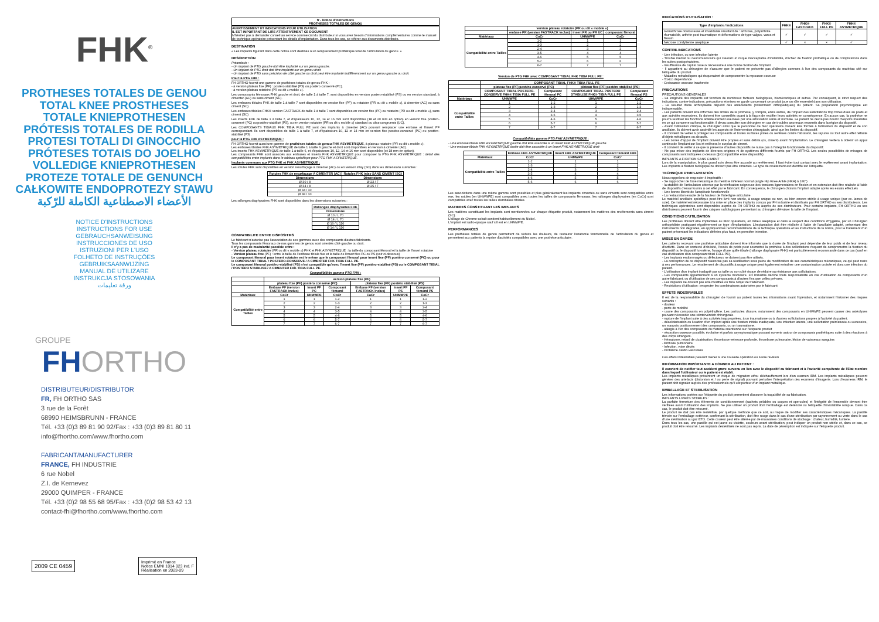FHK<sup>®</sup>
PROTHESES TOTALES DE GENOU
TOTAL KNEE PROSTHESES
TOTALE KNIEPROTHESEN
PRÓTESIS TOTALES DE RODILLA
PROTESI TOTALI DI GINOCCHIO
PRÓTESES TOTAIS DO JOELHO
VOLLEDIGE KNIEPROTHESEN
PROTEZE TOTALE DE GENUNCH
CAŁKOWITE ENDOPROTEZY STAWU
الأعضاء الاصطناعية الكاملة للرّكبة
NOTICE D'INSTRUCTIONS
INSTRUCTIONS FOR USE
GEBRAUCHSANWEISUNG
INSTRUCCIONES DE USO
ISTRUZIONI PER L'USO
FOLHETO DE INSTRUÇÕES
GEBRUIKSAANWIJZING
MANUAL DE UTILIZARE
INSTRUKCJA STOSOWANIA
ورقة تعليمات
GROUPE
FHORTHO
DISTRIBUTEUR/DISTRIBUTOR
FR, FH ORTHO SAS
3 rue de la Forêt
68990 HEIMSBRUNN - FRANCE
Tél. +33 (0)3 89 81 90 92/Fax : +33 (0)3 89 81 80 11
info@fhortho.com/www.fhortho.com
FABRICANT/MANUFACTURER
FRANCE, FH INDUSTRIE
6 rue Nobel
Z.I. de Kernevez
29000 QUIMPER - FRANCE
Tél. +33 (0)2 98 55 68 95/Fax : +33 (0)2 98 53 42 13
contact-fhi@fhortho.com/www.fhortho.com
2009 CE 0459
Imprimé en France
Notice EMNI 1014 023 ind. F
Réalisation en 2023-09
fr - Notice d'instructions
PROTHESES TOTALES DE GENOU
AVERTISSEMENT ET INDICATIONS POUR UTILISATION
IL EST IMPORTANT DE LIRE ATTENTIVEMENT CE DOCUMENT
N'hésitez pas à demander conseil au service commercial du distributeur si vous avez besoin d'informations complémentaires comme le manuel de technique opératoire présentant les détails d'implantation. Dans tous les cas, se référer aux documents distribués.
DESTINATION
« Les implants figurant dans cette notice sont destinés à un remplacement prothétique total de l'articulation du genou. »
DESCRIPTION
Préambule :
- Un implant de PTG gauche doit être implanté sur un genou gauche.
- Un implant de PTG droit doit être implanté sur un genou droit.
- Un implant de PTG sans précision de côté gauche ou droit peut être implanté indifféremment sur un genou gauche ou droit.
Pour la PTG FHK :
FH ORTHO fournit une gamme de prothèses totales de genou FHK :
- à version plateau fixe (PF) : postéro stabilisé (PS) ou postéro conservé (PC).
- à version plateau rotatoire (PR ou dit « mobile »).
Les composants fémoraux FHK gauche et droit, de taille 1 à taille 7, sont disponibles en version postero-stabilisé (PS) ou en version standard, à cimenter (AC) ou sans ciment (SC).
Les embases tibiales FHK de taille 1 à taille 7 sont disponibles en version fixe (PF) ou rotatoire (PR ou dit « mobile »), à cimenter (AC) ou sans ciment (SC).
Les embases tibiales FHK® version FASTRACK de taille 1 à taille 7 sont disponibles en version fixe (PF) ou rotatoire (PR ou dit « mobile »), sans ciment (SC)
Les inserts FHK de taille 1 à taille 7, et d'épaisseurs 10, 12, 14 et 16 mm sont disponibles (18 et 20 mm en option) en version fixe postéro-conservé (PC) ou postéro-stabilisé (PS), ou en version rotatoire (PR ou dit « mobile ») standard ou ultra-congruents (UC).
Les COMPOSANTS TIBIAUX FHK TIBIA FULL PE sont des implants à cimenter (AC) pouvant remplacer une embase et l'insert PF correspondant. Ils sont disponibles de taille 1 à taille 7, et d'épaisseurs 10, 12 et 14 mm en version fixe postéro-conservé (PC) ou postéro-stabilisé (PS).
pour la PTG FHK ASYMETRIQUE :
FH ORTHO fournit aussi une gamme de prothèses totales de genou FHK ASYMETRIQUE, à plateau rotatoire (PR ou dit « mobile »).
Les embases tibiales FHK ASYMETRIQUE de taille 1 à taille 6 gauche et droit sont disponibles en version à cimenter (AC).
Les inserts FHK ASYMETRIQUE de taille 1 à taille 6, et d'épaisseurs 10, 12, 14 et 16 mm sont disponibles (et 18 mm en option).
Les composants FHK sont associés aux embases et inserts FHK ASYMETRIQUE pour composer la PTG FHK ASYMETRIQUE : détail des compatibilités entre implants dans le tableau spécifique pour PTG FHK ASYMETRIQUE.
Implants communs aux PTG FHK et FHK ASYMETRIQUE :
Les rotules FHK sont disponibles en version resurfaçage à cimenter (AC) ou en version inlay (SC) dans les dimensions suivantes :
| Rotules FHK de resurfaçage A CIMENTER (AC) | Rotules FHK inlay SANS CIMENT (SC) |
| --- | --- |
| Dimensions | Dimensions |
| Ø 30 / 8 | Ø 22 / 7 |
| Ø 34 / 8 | Ø 25 / 7 |
| Ø 34 / 10 | |
| Ø 38 / 10 | |
Les rallonges diaphysaires FHK sont disponibles dans les dimensions suivantes :
| Rallonges diaphysaires FHK |
| --- |
| Dimensions |
| Ø 10 / L 70 |
| Ø 14 / L 70 |
| Ø 10 / L 110 |
| Ø 14 / L 110 |
COMPATIBILITE ENTRE DISPOSITIFS
Le fabricant n'autorise pas l'association de ses gammes avec des composants d'autres fabricants.
Tous les composants fémoraux de nos gammes de genou sont orientés côté gauche ou droit.
Il n'y a pas de modularité possible entre :
- Version plateau rotatoire (PR ou dit « mobile ») FHK et FHK ASYMETRIQUE : la taille du composant fémoral et la taille de l'insert rotatoire
- Version plateau fixe (PF) : entre la taille de l'embase tibiale fixe et la taille de l'insert fixe PC ou PS (voir ci-dessous)
Le composant fémoral pour insert rotatoire est le même que le composant fémoral pour insert fixe (PF) postéro conservé (PC) ou pour le COMPOSANT TIBIAL / POSTERO-CONSERVE / A CIMENTER FHK TIBIA FULL PE.
Le composant fémoral postéro-stabilisé (PS) n'est compatible qu'avec l'insert fixe (PF) postéro-stabilisé (PS) ou le COMPOSANT TIBIAL / POSTERO STABILISE / A CIMENTER FHK TIBIA FULL PE.
Compatibilités gamme PTG FHK :
| | version plateau fixe (PF) | | | | | |
| | plateau fixe (PF) postéro conservé (PC) | | | plateau fixe (PF) postéro stabilisé (PS) | | |
| | Embase PF (version FASTRACK inclus) | Insert PF PC | Composant fémoral | Embase PF (version FASTRACK inclus) | Insert PF PS | Composant fémoral PS |
| Matériaux | CoCr | UHMWPE | CoCr | CoCr | UHMWPE | CoCr |
| Compatibilité entre Tailles | 1 | 1 | 1-2 | 1 | 1 | 1-2 |
| | 2 | 2 | 1-3 | 2 | 2 | 1-3 |
| | 3 | 3 | 2-4 | 3 | 3 | 2-4 |
| | 4 | 4 | 3-5 | 4 | 4 | 3-5 |
| | 5 | 5 | 4-6 | 5 | 5 | 4-6 |
| | 6 | 6 | 5-7 | 6 | 6 | 5-7 |
| | 7 | 7 | 6-7 | 7 | 7 | 6-7 |
| | version plateau rotatoire (PR ou dit « mobile ») | | |
| | embase PR (version FASTRACK inclus) | insert PR ou PR UC | composant fémoral |
| Matériaux | CoCr | UHMWPE | CoCr |
| Compatibilité entre Tailles | 1-2 | 1 | 1 |
| | 1-3 | 2 | 2 |
| | 2-4 | 3 | 3 |
| | 3-5 | 4 | 4 |
| | 4-6 | 5 | 5 |
| | 5-7 | 6 | 6 |
| | 6-7 | 7 | 7 |
Version de PTG FHK avec COMPOSANT TIBIAL FHK TIBIA FULL PE :
| | COMPOSANT TIBIAL FHK® TIBIA FULL PE | | | |
| | plateau fixe (PF) postéro conservé (PC) | | plateau fixe (PF) postéro stabilisé (PS) | |
| | COMPOSANT TIBIAL POSTERO-CONSERVE FHK® TIBIA FULL PE | Composant fémoral PC | COMPOSANT TIBIAL POSTERO STABILISE FHK® TIBIA FULL PE | Composant fémoral PS |
| Matériaux | UHMWPE | CoCr | UHMWPE | CoCr |
| Compatibilité entre Tailles | 1 | 1-2 | 1 | 1-2 |
| | 2 | 1-3 | 2 | 1-3 |
| | 3 | 2-4 | 3 | 2-4 |
| | 4 | 3-5 | 4 | 3-5 |
| | 5 | 4-6 | 5 | 4-6 |
| | 6 | 5-7 | 6 | 5-7 |
| | 7 | 6-7 | 7 | 6-7 |
Compatibilités gamme PTG FHK ASYMETRIQUE :
- Une embase tibiale FHK ASYMETRIQUE gauche doit être associée à un Insert FHK ASYMETRIQUE gauche
- Une embase tibiale FHK ASYMETRIQUE droite doit être associée à un Insert FHK ASYMETRIQUE droit
| | Embase FHK ASYMETRIQUE | Insert FHK ASYMETRIQUE | Composant fémoral FHK |
| Matériaux | CoCr | UHMWPE | CoCr |
| Compatibilité entre Tailles | 1-2 | 1 | 1 |
| | 1-3 | 2 | 2 |
| | 2-4 | 3 | 3 |
| | 3-5 | 4 | 4 |
| | 4-6 | 5 | 5 |
| | 5-6 | 6 | 6 |
Les associations dans une même gamme sont possibles et plus généralement les implants cimentés ou sans ciments sont compatibles entre eux, les rotules (en UHMWPE) sont compatibles avec toutes les tailles de composants fémoraux, les rallonges diaphysaires (en CoCr) sont compatibles avec toutes les tailles d'embases tibiales.
MATIERES CONSTITUANT LES IMPLANTS
Les matières constituant les implants sont mentionnées sur chaque étiquette produit, notamment les matières des revêtements sans ciment (SC).
L'alliage de Chrome-cobalt contient habituellement du Nickel.
L'implant est radio-opaque sauf s'il est en UHMWPE.
PERFORMANCES
Les prothèses totales de genou permettent de réduire les douleurs, de restaurer l'anatomie fonctionnelle de l'articulation du genou et permettent aux patients la reprise d'activités compatibles avec une prothèse articulaire.
INDICATIONS D'UTILISATION :
| Type d'implants / Indications | FHK® | FHK® FASTRACK | FHK® FULL PE | FHK® ASYMETRIQUE |
| --- | --- | --- | --- | --- |
| Gonarthrose douloureuse et invalidante résultant de : arthrose, polyarthrite rhumatoïde, arthrite post traumatique et déformations de type valgus, varus et flexum | ✓ | ✓ | ✓ | ✓ |
| Nécrose condylienne aseptique | ✓ | × | × | ✓ |
CONTRE-INDICATIONS
- Une infection, ou une infection latente
- Trouble mental ou neuromusculaire qui créerait un risque inacceptable d'instabilité, d'échec de fixation prothétique ou de complications dans les suites postopératoires.
- Insuffisance de capital osseux nécessaire à une bonne fixation de l'implant
- Il appartient au chirurgien de s'assurer que le patient ne présente pas d'allergies connues à l'un des composants du matériau cité sur l'étiquette du produit.
- Maladies métaboliques qui risqueraient de compromettre la repousse osseuse
- Toxico dépendance
- Croissance osseuse inachevée
PRECAUTIONS
PRECAUTIONS GENERALES
- La longévité des implants est fonction de nombreux facteurs biologiques, biomécaniques et autres. Par conséquent, le strict respect des indications, contre-indications, précautions et mises en garde concernant ce produit joue un rôle essentiel dans son utilisation.
- Le résultat d'une arthroplastie dépend des antécédents (notamment orthopédiques) du patient. Sa préparation psychologique est indispensable.
- Les patients doivent être informés des limites de la prothèse, y compris, entre autres, de l'impact des sollicitations trop fortes dues au poids et aux activités excessives. Ils doivent être conseillés quant à la façon de rectifier leurs activités en conséquence. En aucun cas, la prothèse ne pourra restituer les fonctions antérieurement exercées par une articulation saine et normale. Le patient ne devra pas nourrir d'espoirs irréalistes en ce qui concerne sa fonctionnalité, il devra consulter son chirurgien en cas de troubles anormaux ressentis dans la région du dispositif.
- Avant l'utilisation clinique, le chirurgien ainsi que le personnel de bloc opératoire doivent être formés à l'utilisation du dispositif et de son ancillaire. Ils doivent avoir assimilé les aspects de l'intervention chirurgicale, ainsi que les limites du dispositif.
- Il convient de veiller à protéger les composants et toutes surfaces polies ou revêtues contre l'abrasion, les rayures ou tout autre effet néfaste d'objets métalliques ou abrasifs.
- Les zones d'appui de l'implant doivent être propres et sans débris (os, ciment) avant l'implantation. Le chirurgien veillera à obtenir un appui continu de l'implant sur l'os et enlèvera le surplus de ciment.
- Il convient de veiller à ce que la présence d'autres dispositifs ne nuise pas à l'intégrité fonctionnelle du dispositif.
- Ne pas mixer des implants de diverses origines ni de systèmes différents fournis par FH ORTHO. Les seules possibilités de mixages de composants sont indiquées ci-dessus (§ Compatibilité entre dispositifs)
IMPLANTS A FIXATION SANS CIMENT
Lors de la manipulation, le plus grand soin devra être accordé au revêtement. Il faut éviter tout contact avec le revêtement avant implantation. Les implants à fixation biologique ne doivent pas être cimentés. Le type de revêtement est identifié sur l'étiquette.
TECHNIQUE D'IMPLANTATION
Nous rappelons de respecter 4 impératifs :
- Se rapprocher de l'axe mécanique du membre inférieur normal (angle Hip Knee Ankle (HKA) à 180°)
- la stabilité de l'articulation obtenue par la vérification soigneuse des tensions ligamentaires en flexion et en extension doit être réalisée à l'aide de dispositifs d'essai fournis à cet effet par le fabricant. En conséquence, le chirurgien choisira l'implant adapté après les essais effectués
- Une bonne liberté de l'amplitude fonctionnelle
- La restauration exacte de la hauteur de l'interligne articulaire
Le matériel ancillaire spécifique peut être livré non stérile, à usage unique ou non, ou bien encore stérile à usage unique (par ex. lames de scie). Ce matériel est nécessaire à la mise en place des implants conçus par FH industrie et distribués par FH ORTHO ou ses distributeurs. Les techniques opératoires sont disponibles auprès de FH ORTHO ou auprès de ses distributeurs. Pour certains implants, FH ORTHO ou ses distributeurs peuvent fournir des calques radiologiques permettant au chirurgien d'évaluer la taille de l'implant.
CONDITIONS D'UTILISATION
Les prothèses doivent être implantées au Bloc opératoire, en milieu aseptique et dans le respect des conditions d'hygiène, par un Chirurgien orthopédiste pratiquant régulièrement ce type d'implantation. L'implantation doit être réalisée à l'aide de l'ancillaire adapté, présentant des instruments non dégradés, en appliquant les recommandations de la technique opératoire et les instructions de la notice, pour le traitement d'un patient présentant les indications définies plus haut, en première intention.
MISES EN GARDE
Les patients recevant une prothèse articulaire doivent être informés que la durée de l'implant peut dépendre de leur poids et de leur niveau d'activité. Dans un contexte d'obésité, l'excès de poids peut soumettre la prothèse à des sollicitations risquant de compromettre la fixation du dispositif ou le dispositif lui-même, l'usage d'une quille tibiale (rallonge diaphysaire FHK) est particulièrement recommandé dans ce cas (sauf en cas d'utilisation d'un composant tibial FULL PE).
- Les implants endommagés ou défectueux ne doivent pas être utilisés.
- La conception de ce dispositif n'autorise pas sa réutilisation sous peine de modification de ses caractéristiques mécaniques, ce qui peut nuire à ses performances. Le retraitement de dispositifs à usage unique peut également entraîner une contamination croisée et donc une infection du patient.
- L'utilisation d'un implant inadapté par sa taille ou son côté risque de réduire sa résistance aux sollicitations.
- Les composants appartiennent à un système modulaire. FH Industrie décline toute responsabilité en cas d'utilisation de composants d'un autre fabricant, ou d'utilisation de ses composants à d'autres fins que celles prévues.
- Les implants ne doivent pas être modifiés ou faire l'objet de traitement.
- Restrictions d'utilisation : respecter les combinaisons autorisées par le fabricant
EFFETS INDESIRABLES
Il est de la responsabilité du chirurgien de fournir au patient toutes les informations avant l'opération, et notamment l'informer des risques suivants :
- douleur
- perte de mobilité
- usure des composants en polyéthylène. Les particules d'usure, notamment des composants en UHMWPE peuvent causer des ostéolyses pouvant nécessiter une réintervention chirurgicale.
- rupture de l'implant suite à des activités inappropriées, à un traumatisme ou à d'autres sollicitations propres à l'activité du patient.
- désolidarisation ou luxation d'un implant après une fixation initiale inadéquate, une infection latente, une sollicitation prématurée ou excessive, un mauvais positionnement des composants, ou un traumatisme.
- allergie à l'un des composants du matériau mentionné sur l'étiquette produit
- résorption osseuse possible, évolutive et parfois asymptomatique pouvant survenir autour de composants prothétiques suite à des réactions à des corps étrangers.
- Hématome, retard de cicatrisation, thrombose veineuse profonde, thrombose pulmonaire, lésion de vaisseaux sanguins
- Embolie pulmonaire
- Infection, voire décès
- Problème cardio-vasculaire
Ces effets indésirables peuvent mener à une nouvelle opération ou à une révision
INFORMATION IMPORTANTE A DONNER AU PATIENT :
Il convient de notifier tout accident grave survenu en lien avec le dispositif au fabricant et à l'autorité compétente de l'Etat membre dans lequel l'utilisateur ou le patient est établi.
Les implants métalliques présentent un risque de migration et/ou d'échauffement lors d'un examen IRM. Les implants métalliques peuvent générer des artefacts (distorsion et / ou perte de signal) pouvant perturber l'interprétation des examens d'imagerie. Lors d'examens IRM, le patient doit signaler auprès des professionnels qu'il est porteur d'un implant métallique.
EMBALLAGE ET STERILISATION
Les informations portées sur l'étiquette du produit permettent d'assurer la traçabilité de sa fabrication.
IMPLANTS LIVRES STERILES :
La parfaite fermeture des éléments de conditionnement (sachets pelables ou coques et opercules) et l'intégrité de l'ensemble devront être vérifiées avant l'utilisation des implants. Ne pas utiliser un produit dont l'emballage est détérioré ou l'étiquette d'inviolabilité rompue. Dans ce cas, le produit doit être retourné.
Le produit ne doit pas être restérilisé, par quelque méthode que ce soit, au risque de modifier ses caractéristiques mécaniques. La pastille témoin sur l'emballage extérieur, confirmant la stérilisation, doit être rouge dans le cas d'une stérilisation par rayonnement ou verte dans le cas d'une stérilisation au gaz ETO. Cette couleur peut être altérée par de mauvaises conditions de stockage : chaleur, humidité, lumière.
Dans tous les cas, une pastille qui est jaune ou violette, couleurs avant stérilisation, peut indiquer un produit non stérile et, dans ce cas, ce produit doit être retourné. Les implants déstérilisés ne sont pas repris. La date de péremption est indiquée sur l'étiquette produit.